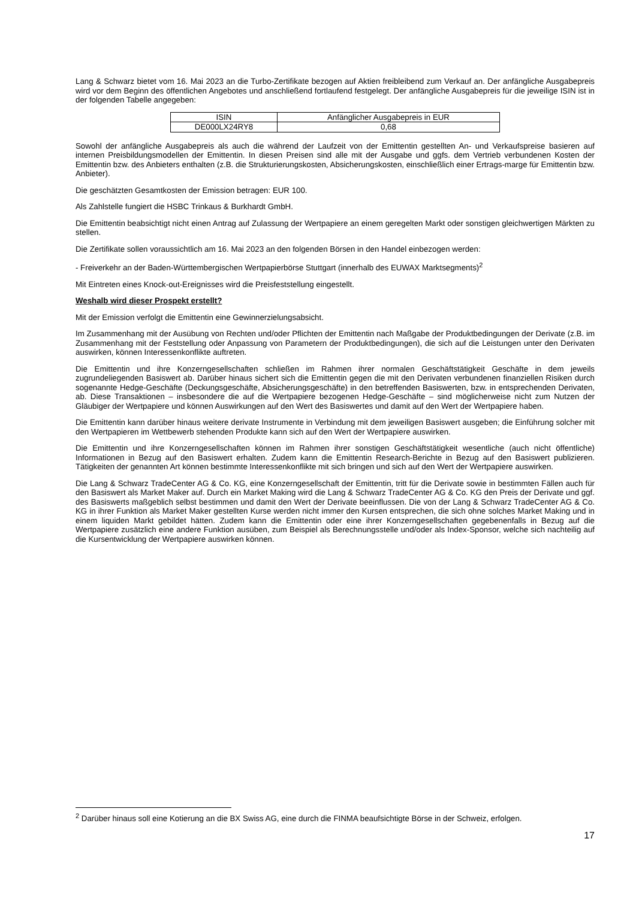Lang & Schwarz bietet vom 16. Mai 2023 an die Turbo-Zertifikate bezogen auf Aktien freibleibend zum Verkauf an. Der anfängliche Ausgabepreis wird vor dem Beginn des öffentlichen Angebotes und anschließend fortlaufend festgelegt. Der anfängliche Ausgabepreis für die jeweilige ISIN ist in der folgenden Tabelle angegeben:
| ISIN | Anfänglicher Ausgabepreis in EUR |
| --- | --- |
| DE000LX24RY8 | 0,68 |
Sowohl der anfängliche Ausgabepreis als auch die während der Laufzeit von der Emittentin gestellten An- und Verkaufspreise basieren auf internen Preisbildungsmodellen der Emittentin. In diesen Preisen sind alle mit der Ausgabe und ggfs. dem Vertrieb verbundenen Kosten der Emittentin bzw. des Anbieters enthalten (z.B. die Strukturierungskosten, Absicherungskosten, einschließlich einer Ertrags-marge für Emittentin bzw. Anbieter).
Die geschätzten Gesamtkosten der Emission betragen: EUR 100.
Als Zahlstelle fungiert die HSBC Trinkaus & Burkhardt GmbH.
Die Emittentin beabsichtigt nicht einen Antrag auf Zulassung der Wertpapiere an einem geregelten Markt oder sonstigen gleichwertigen Märkten zu stellen.
Die Zertifikate sollen voraussichtlich am 16. Mai 2023 an den folgenden Börsen in den Handel einbezogen werden:
- Freiverkehr an der Baden-Württembergischen Wertpapierbörse Stuttgart (innerhalb des EUWAX Marktsegments)<sup>2</sup>
Mit Eintreten eines Knock-out-Ereignisses wird die Preisfeststellung eingestellt.
Weshalb wird dieser Prospekt erstellt?
Mit der Emission verfolgt die Emittentin eine Gewinnerzielungsabsicht.
Im Zusammenhang mit der Ausübung von Rechten und/oder Pflichten der Emittentin nach Maßgabe der Produktbedingungen der Derivate (z.B. im Zusammenhang mit der Feststellung oder Anpassung von Parametern der Produktbedingungen), die sich auf die Leistungen unter den Derivaten auswirken, können Interessenkonflikte auftreten.
Die Emittentin und ihre Konzerngesellschaften schließen im Rahmen ihrer normalen Geschäftstätigkeit Geschäfte in dem jeweils zugrundeliegenden Basiswert ab. Darüber hinaus sichert sich die Emittentin gegen die mit den Derivaten verbundenen finanziellen Risiken durch sogenannte Hedge-Geschäfte (Deckungsgeschäfte, Absicherungsgeschäfte) in den betreffenden Basiswerten, bzw. in entsprechenden Derivaten, ab. Diese Transaktionen – insbesondere die auf die Wertpapiere bezogenen Hedge-Geschäfte – sind möglicherweise nicht zum Nutzen der Gläubiger der Wertpapiere und können Auswirkungen auf den Wert des Basiswertes und damit auf den Wert der Wertpapiere haben.
Die Emittentin kann darüber hinaus weitere derivate Instrumente in Verbindung mit dem jeweiligen Basiswert ausgeben; die Einführung solcher mit den Wertpapieren im Wettbewerb stehenden Produkte kann sich auf den Wert der Wertpapiere auswirken.
Die Emittentin und ihre Konzerngesellschaften können im Rahmen ihrer sonstigen Geschäftstätigkeit wesentliche (auch nicht öffentliche) Informationen in Bezug auf den Basiswert erhalten. Zudem kann die Emittentin Research-Berichte in Bezug auf den Basiswert publizieren. Tätigkeiten der genannten Art können bestimmte Interessenkonflikte mit sich bringen und sich auf den Wert der Wertpapiere auswirken.
Die Lang & Schwarz TradeCenter AG & Co. KG, eine Konzerngesellschaft der Emittentin, tritt für die Derivate sowie in bestimmten Fällen auch für den Basiswert als Market Maker auf. Durch ein Market Making wird die Lang & Schwarz TradeCenter AG & Co. KG den Preis der Derivate und ggf. des Basiswerts maßgeblich selbst bestimmen und damit den Wert der Derivate beeinflussen. Die von der Lang & Schwarz TradeCenter AG & Co. KG in ihrer Funktion als Market Maker gestellten Kurse werden nicht immer den Kursen entsprechen, die sich ohne solches Market Making und in einem liquiden Markt gebildet hätten. Zudem kann die Emittentin oder eine ihrer Konzerngesellschaften gegebenenfalls in Bezug auf die Wertpapiere zusätzlich eine andere Funktion ausüben, zum Beispiel als Berechnungsstelle und/oder als Index-Sponsor, welche sich nachteilig auf die Kursentwicklung der Wertpapiere auswirken können.
<sup>2</sup> Darüber hinaus soll eine Kotierung an die BX Swiss AG, eine durch die FINMA beaufsichtigte Börse in der Schweiz, erfolgen.
17